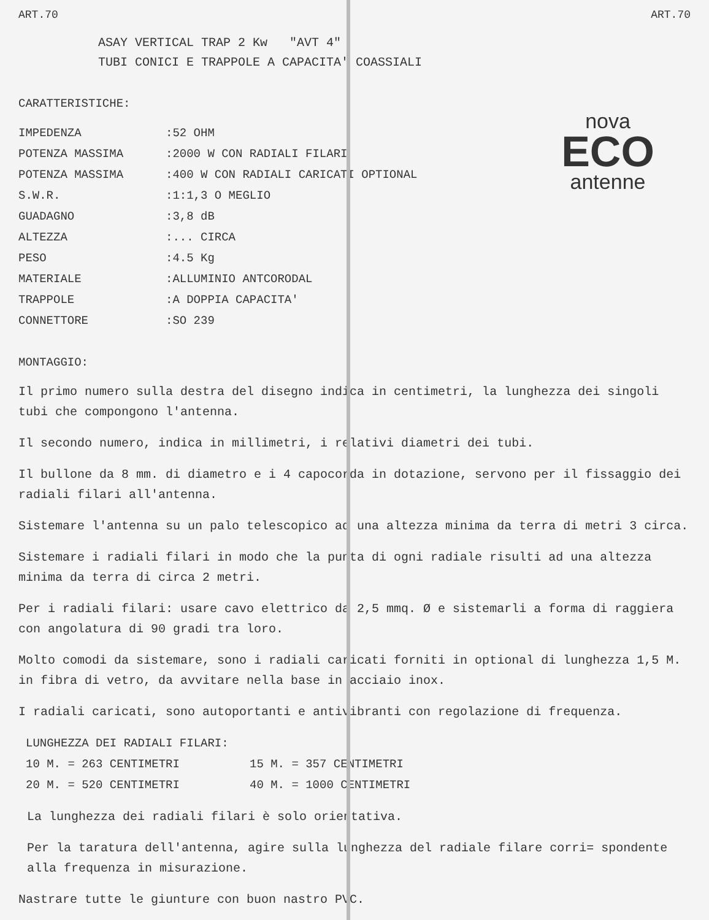ART.70 ART.70
ASAY VERTICAL TRAP 2 Kw "AVT 4"
TUBI CONICI E TRAPPOLE A CAPACITA' COASSIALI
CARATTERISTICHE:
| IMPEDENZA | :52 OHM |
| POTENZA MASSIMA | :2000 W CON RADIALI FILARI |
| POTENZA MASSIMA | :400 W CON RADIALI CARICATI OPTIONAL |
| S.W.R. | :1:1,3 O MEGLIO |
| GUADAGNO | :3,8 dB |
| ALTEZZA | :... CIRCA |
| PESO | :4.5 Kg |
| MATERIALE | :ALLUMINIO ANTCORODAL |
| TRAPPOLE | :A DOPPIA CAPACITA' |
| CONNETTORE | :SO 239 |
nova
ECO
antenne
MONTAGGIO:
Il primo numero sulla destra del disegno indica in centimetri, la lunghezza dei singoli tubi che compongono l'antenna.
Il secondo numero, indica in millimetri, i relativi diametri dei tubi.
Il bullone da 8 mm. di diametro e i 4 capocorda in dotazione, servono per il fissaggio dei radiali filari all'antenna.
Sistemare l'antenna su un palo telescopico ad una altezza minima da terra di metri 3 circa.
Sistemare i radiali filari in modo che la punta di ogni radiale risulti ad una altezza minima da terra di circa 2 metri.
Per i radiali filari: usare cavo elettrico da 2,5 mmq. Ø e sistemarli a forma di raggiera con angolatura di 90 gradi tra loro.
Molto comodi da sistemare, sono i radiali caricati forniti in optional di lunghezza 1,5 M. in fibra di vetro, da avvitare nella base in acciaio inox.
I radiali caricati, sono autoportanti e antivibranti con regolazione di frequenza.
| LUNGHEZZA DEI RADIALI FILARI: | |
| 10 M. = 263 CENTIMETRI | 15 M. = 357 CENTIMETRI |
| 20 M. = 520 CENTIMETRI | 40 M. = 1000 CENTIMETRI |
La lunghezza dei radiali filari è solo orientativa.
Per la taratura dell'antenna, agire sulla lunghezza del radiale filare corri= spondente alla frequenza in misurazione.
Nastrare tutte le giunture con buon nastro PVC.